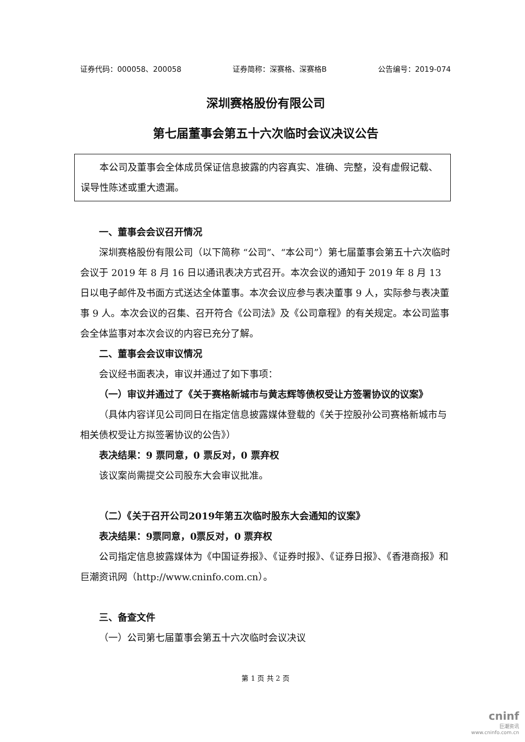证券代码：000058、200058 证券简称：深赛格、深赛格B 公告编号：2019-074
深圳赛格股份有限公司
第七届董事会第五十六次临时会议决议公告
　　本公司及董事会全体成员保证信息披露的内容真实、准确、完整，没有虚假记载、误导性陈述或重大遗漏。
一、董事会会议召开情况
深圳赛格股份有限公司（以下简称 “公司”、“本公司”）第七届董事会第五十六次临时会议于 2019 年 8 月 16 日以通讯表决方式召开。本次会议的通知于 2019 年 8 月 13 日以电子邮件及书面方式送达全体董事。本次会议应参与表决董事 9 人，实际参与表决董事 9 人。本次会议的召集、召开符合《公司法》及《公司章程》的有关规定。本公司监事会全体监事对本次会议的内容已充分了解。
二、董事会会议审议情况
会议经书面表决，审议并通过了如下事项：
（一）审议并通过了《关于赛格新城市与黄志辉等债权受让方签署协议的议案》
（具体内容详见公司同日在指定信息披露媒体登载的《关于控股孙公司赛格新城市与相关债权受让方拟签署协议的公告》）
表决结果：9 票同意，0 票反对，0 票弃权
该议案尚需提交公司股东大会审议批准。
（二）《关于召开公司2019年第五次临时股东大会通知的议案》
表决结果：9票同意，0票反对，0 票弃权
公司指定信息披露媒体为《中国证券报》、《证券时报》、《证券日报》、《香港商报》和巨潮资讯网（http://www.cninfo.com.cn）。
三、备查文件
（一）公司第七届董事会第五十六次临时会议决议
第 1 页 共 2 页
cninf
巨潮资讯
www.cninfo.com.cn